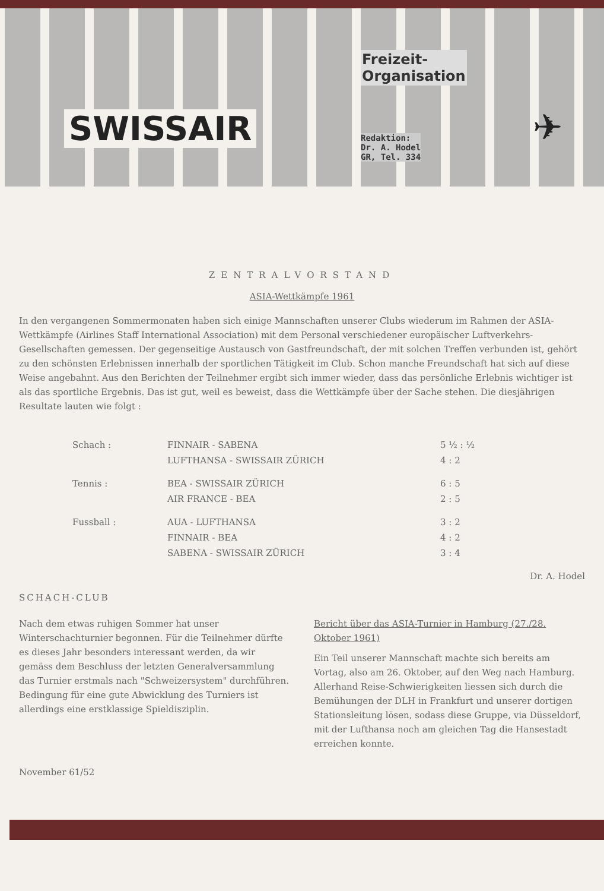SWISSAIR
Freizeit-
Organisation
Redaktion:
Dr. A. Hodel
GR, Tel. 334
✈
ZENTRALVORSTAND
ASIA-Wettkämpfe 1961
In den vergangenen Sommermonaten haben sich einige Mannschaften unserer Clubs wiederum im Rahmen der ASIA-Wettkämpfe (Airlines Staff International Association) mit dem Personal verschiedener europäischer Luftverkehrs-Gesellschaften gemessen. Der gegenseitige Austausch von Gastfreundschaft, der mit solchen Treffen verbunden ist, gehört zu den schönsten Erlebnissen innerhalb der sportlichen Tätigkeit im Club. Schon manche Freundschaft hat sich auf diese Weise angebahnt. Aus den Berichten der Teilnehmer ergibt sich immer wieder, dass das persönliche Erlebnis wichtiger ist als das sportliche Ergebnis. Das ist gut, weil es beweist, dass die Wettkämpfe über der Sache stehen. Die diesjährigen Resultate lauten wie folgt :
| Schach : | FINNAIR - SABENA | 5 ½ : ½ |
| | LUFTHANSA - SWISSAIR ZÜRICH | 4 : 2 |
| Tennis : | BEA - SWISSAIR ZÜRICH | 6 : 5 |
| | AIR FRANCE - BEA | 2 : 5 |
| Fussball : | AUA - LUFTHANSA | 3 : 2 |
| | FINNAIR - BEA | 4 : 2 |
| | SABENA - SWISSAIR ZÜRICH | 3 : 4 |
Dr. A. Hodel
SCHACH-CLUB
Nach dem etwas ruhigen Sommer hat unser Winterschachturnier begonnen. Für die Teilnehmer dürfte es dieses Jahr besonders interessant werden, da wir gemäss dem Beschluss der letzten Generalversammlung das Turnier erstmals nach "Schweizersystem" durchführen. Bedingung für eine gute Abwicklung des Turniers ist allerdings eine erstklassige Spieldisziplin.
Bericht über das ASIA-Turnier in Hamburg (27./28. Oktober 1961)
Ein Teil unserer Mannschaft machte sich bereits am Vortag, also am 26. Oktober, auf den Weg nach Hamburg. Allerhand Reise-Schwierigkeiten liessen sich durch die Bemühungen der DLH in Frankfurt und unserer dortigen Stationsleitung lösen, sodass diese Gruppe, via Düsseldorf, mit der Lufthansa noch am gleichen Tag die Hansestadt erreichen konnte.
November 61/52